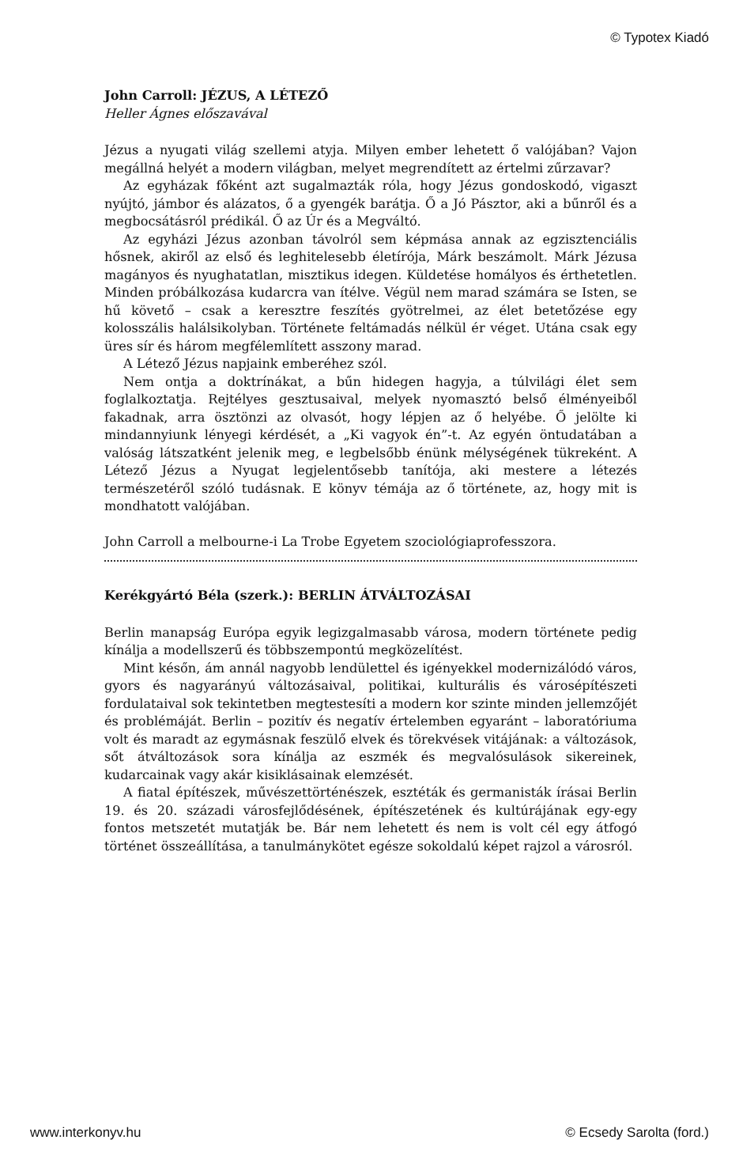© Typotex Kiadó
John Carroll: JÉZUS, A LÉTEZŐ
Heller Ágnes előszavával
Jézus a nyugati világ szellemi atyja. Milyen ember lehetett ő valójában? Vajon megállná helyét a modern világban, melyet megrendített az értelmi zűrzavar?
Az egyházak főként azt sugalmazták róla, hogy Jézus gondoskodó, vigaszt nyújtó, jámbor és alázatos, ő a gyengék barátja. Ő a Jó Pásztor, aki a bűnről és a megbocsátásról prédikál. Ő az Úr és a Megváltó.
Az egyházi Jézus azonban távolról sem képmása annak az egzisztenciális hősnek, akiről az első és leghitelesebb életírója, Márk beszámolt. Márk Jézusa magányos és nyughatatlan, misztikus idegen. Küldetése homályos és érthetetlen. Minden próbálkozása kudarcra van ítélve. Végül nem marad számára se Isten, se hű követő – csak a keresztre feszítés gyötrelmei, az élet betetőzése egy kolosszális halálsikolyban. Története feltámadás nélkül ér véget. Utána csak egy üres sír és három megfélemlített asszony marad.
A Létező Jézus napjaink emberéhez szól.
Nem ontja a doktrínákat, a bűn hidegen hagyja, a túlvilági élet sem foglalkoztatja. Rejtélyes gesztusaival, melyek nyomasztó belső élményeiből fakadnak, arra ösztönzi az olvasót, hogy lépjen az ő helyébe. Ő jelölte ki mindannyiunk lényegi kérdését, a „Ki vagyok én”-t. Az egyén öntudatában a valóság látszatként jelenik meg, e legbelsőbb énünk mélységének tükreként. A Létező Jézus a Nyugat legjelentősebb tanítója, aki mestere a létezés természetéről szóló tudásnak. E könyv témája az ő története, az, hogy mit is mondhatott valójában.
John Carroll a melbourne-i La Trobe Egyetem szociológiaprofesszora.
Kerékgyártó Béla (szerk.): BERLIN ÁTVÁLTOZÁSAI
Berlin manapság Európa egyik legizgalmasabb városa, modern története pedig kínálja a modellszerű és többszempontú megközelítést.
Mint későn, ám annál nagyobb lendülettel és igényekkel modernizálódó város, gyors és nagyarányú változásaival, politikai, kulturális és városépítészeti fordulataival sok tekintetben megtestesíti a modern kor szinte minden jellemzőjét és problémáját. Berlin – pozitív és negatív értelemben egyaránt – laboratóriuma volt és maradt az egymásnak feszülő elvek és törekvések vitájának: a változások, sőt átváltozások sora kínálja az eszmék és megvalósulások sikereinek, kudarcainak vagy akár kisiklásainak elemzését.
A fiatal építészek, művészettörténészek, esztéták és germanisták írásai Berlin 19. és 20. századi városfejlődésének, építészetének és kultúrájának egy-egy fontos metszetét mutatják be. Bár nem lehetett és nem is volt cél egy átfogó történet összeállítása, a tanulmánykötet egésze sokoldalú képet rajzol a városról.
www.interkonyv.hu © Ecsedy Sarolta (ford.)